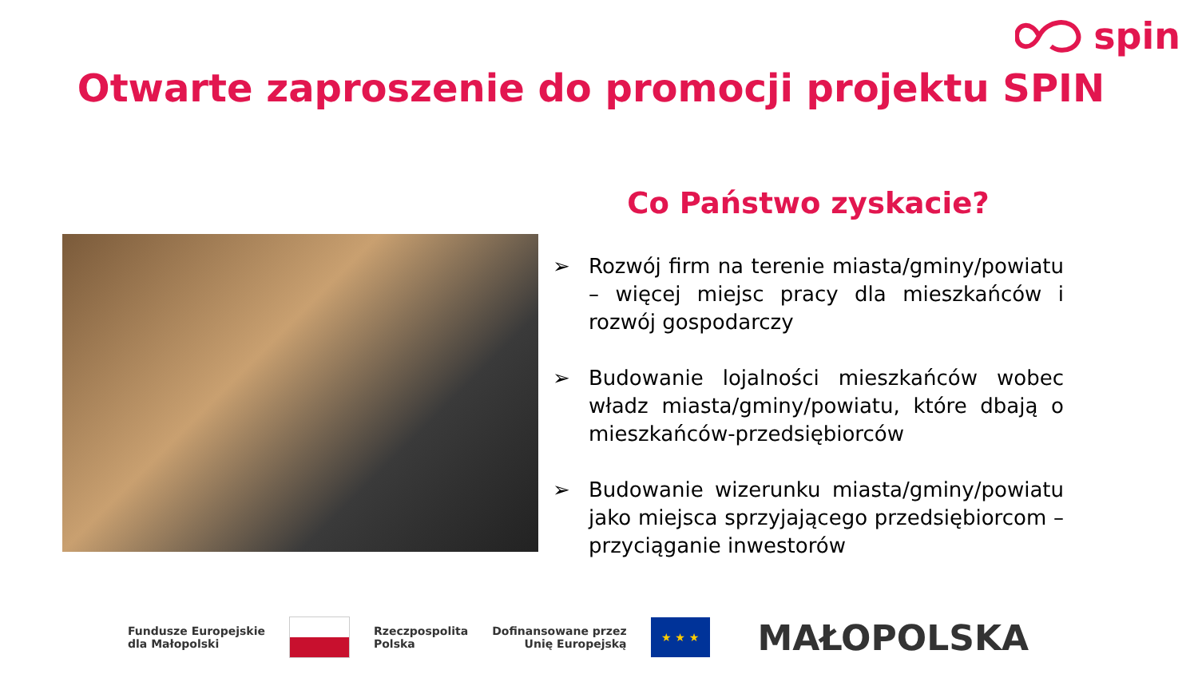spin
Otwarte zaproszenie do promocji projektu SPIN
Co Państwo zyskacie?
➢ Rozwój firm na terenie miasta/gminy/powiatu – więcej miejsc pracy dla mieszkańców i rozwój gospodarczy
➢ Budowanie lojalności mieszkańców wobec władz miasta/gminy/powiatu, które dbają o mieszkańców-przedsiębiorców
➢ Budowanie wizerunku miasta/gminy/powiatu jako miejsca sprzyjającego przedsiębiorcom – przyciąganie inwestorów
Fundusze Europejskie
dla Małopolski
Rzeczpospolita
Polska
Dofinansowane przez
Unię Europejską
★ ★ ★
MAŁOPOLSKA